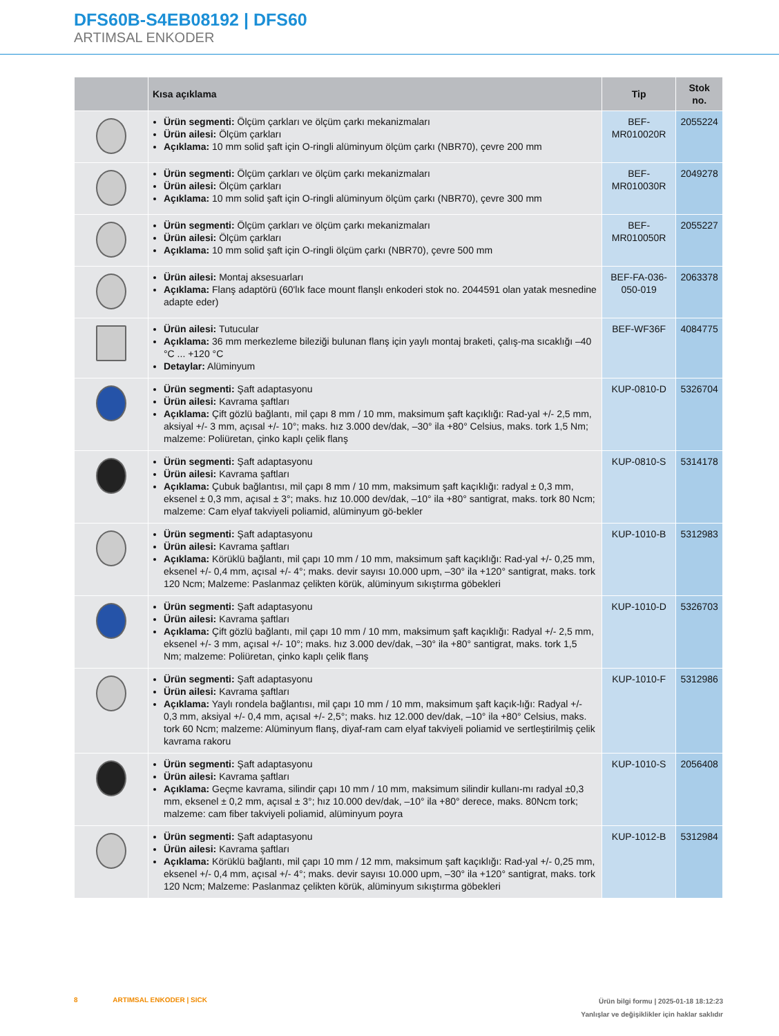DFS60B-S4EB08192 | DFS60
ARTIMSAL ENKODER
| | Kısa açıklama | Tip | Stok no. |
| --- | --- | --- | --- |
| | Ürün segmenti: Ölçüm çarkları ve ölçüm çarkı mekanizmaları Ürün ailesi: Ölçüm çarkları Açıklama: 10 mm solid şaft için O-ringli alüminyum ölçüm çarkı (NBR70), çevre 200 mm | BEF-MR010020R | 2055224 |
| | Ürün segmenti: Ölçüm çarkları ve ölçüm çarkı mekanizmaları Ürün ailesi: Ölçüm çarkları Açıklama: 10 mm solid şaft için O-ringli alüminyum ölçüm çarkı (NBR70), çevre 300 mm | BEF-MR010030R | 2049278 |
| | Ürün segmenti: Ölçüm çarkları ve ölçüm çarkı mekanizmaları Ürün ailesi: Ölçüm çarkları Açıklama: 10 mm solid şaft için O-ringli ölçüm çarkı (NBR70), çevre 500 mm | BEF-MR010050R | 2055227 |
| | Ürün ailesi: Montaj aksesuarları Açıklama: Flanş adaptörü (60'lık face mount flanşlı enkoderi stok no. 2044591 olan yatak mesnedine adapte eder) | BEF-FA-036-050-019 | 2063378 |
| | Ürün ailesi: Tutucular Açıklama: 36 mm merkezleme bileziği bulunan flanş için yaylı montaj braketi, çalış-ma sıcaklığı –40 °C ... +120 °C Detaylar: Alüminyum | BEF-WF36F | 4084775 |
| | Ürün segmenti: Şaft adaptasyonu Ürün ailesi: Kavrama şaftları Açıklama: Çift gözlü bağlantı, mil çapı 8 mm / 10 mm, maksimum şaft kaçıklığı: Rad-yal +/- 2,5 mm, aksiyal +/- 3 mm, açısal +/- 10°; maks. hız 3.000 dev/dak, –30° ila +80° Celsius, maks. tork 1,5 Nm; malzeme: Poliüretan, çinko kaplı çelik flanş | KUP-0810-D | 5326704 |
| | Ürün segmenti: Şaft adaptasyonu Ürün ailesi: Kavrama şaftları Açıklama: Çubuk bağlantısı, mil çapı 8 mm / 10 mm, maksimum şaft kaçıklığı: radyal ± 0,3 mm, eksenel ± 0,3 mm, açısal ± 3°; maks. hız 10.000 dev/dak, –10° ila +80° santigrat, maks. tork 80 Ncm; malzeme: Cam elyaf takviyeli poliamid, alüminyum gö-bekler | KUP-0810-S | 5314178 |
| | Ürün segmenti: Şaft adaptasyonu Ürün ailesi: Kavrama şaftları Açıklama: Körüklü bağlantı, mil çapı 10 mm / 10 mm, maksimum şaft kaçıklığı: Rad-yal +/- 0,25 mm, eksenel +/- 0,4 mm, açısal +/- 4°; maks. devir sayısı 10.000 upm, –30° ila +120° santigrat, maks. tork 120 Ncm; Malzeme: Paslanmaz çelikten körük, alüminyum sıkıştırma göbekleri | KUP-1010-B | 5312983 |
| | Ürün segmenti: Şaft adaptasyonu Ürün ailesi: Kavrama şaftları Açıklama: Çift gözlü bağlantı, mil çapı 10 mm / 10 mm, maksimum şaft kaçıklığı: Radyal +/- 2,5 mm, eksenel +/- 3 mm, açısal +/- 10°; maks. hız 3.000 dev/dak, –30° ila +80° santigrat, maks. tork 1,5 Nm; malzeme: Poliüretan, çinko kaplı çelik flanş | KUP-1010-D | 5326703 |
| | Ürün segmenti: Şaft adaptasyonu Ürün ailesi: Kavrama şaftları Açıklama: Yaylı rondela bağlantısı, mil çapı 10 mm / 10 mm, maksimum şaft kaçık-lığı: Radyal +/- 0,3 mm, aksiyal +/- 0,4 mm, açısal +/- 2,5°; maks. hız 12.000 dev/dak, –10° ila +80° Celsius, maks. tork 60 Ncm; malzeme: Alüminyum flanş, diyaf-ram cam elyaf takviyeli poliamid ve sertleştirilmiş çelik kavrama rakoru | KUP-1010-F | 5312986 |
| | Ürün segmenti: Şaft adaptasyonu Ürün ailesi: Kavrama şaftları Açıklama: Geçme kavrama, silindir çapı 10 mm / 10 mm, maksimum silindir kullanı-mı radyal ±0,3 mm, eksenel ± 0,2 mm, açısal ± 3°; hız 10.000 dev/dak, –10° ila +80° derece, maks. 80Ncm tork; malzeme: cam fiber takviyeli poliamid, alüminyum poyra | KUP-1010-S | 2056408 |
| | Ürün segmenti: Şaft adaptasyonu Ürün ailesi: Kavrama şaftları Açıklama: Körüklü bağlantı, mil çapı 10 mm / 12 mm, maksimum şaft kaçıklığı: Rad-yal +/- 0,25 mm, eksenel +/- 0,4 mm, açısal +/- 4°; maks. devir sayısı 10.000 upm, –30° ila +120° santigrat, maks. tork 120 Ncm; Malzeme: Paslanmaz çelikten körük, alüminyum sıkıştırma göbekleri | KUP-1012-B | 5312984 |
Ürün bilgi formu | 2025-01-18 18:12:23
Yanlışlar ve değişiklikler için haklar saklıdır
8 ARTIMSAL ENKODER | SICK